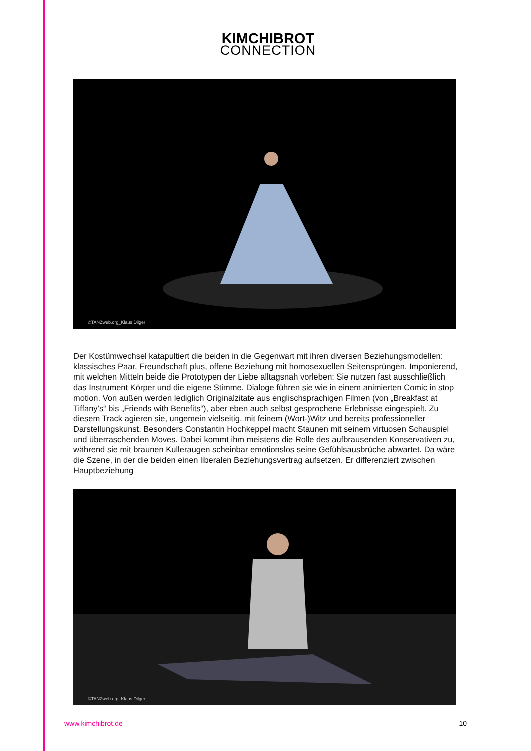KIMCHIBROT
CONNECTION
©TANZweb.org_Klaus Dilger
Der Kostümwechsel katapultiert die beiden in die Gegenwart mit ihren diversen Beziehungsmodellen: klassisches Paar, Freundschaft plus, offene Beziehung mit homosexuellen Seitensprüngen. Imponierend, mit welchen Mitteln beide die Prototypen der Liebe alltagsnah vorleben: Sie nutzen fast ausschließlich das Instrument Körper und die eigene Stimme. Dialoge führen sie wie in einem animierten Comic in stop motion. Von außen werden lediglich Originalzitate aus englischsprachigen Filmen (von „Breakfast at Tiffany’s“ bis „Friends with Benefits“), aber eben auch selbst gesprochene Erlebnisse eingespielt. Zu diesem Track agieren sie, ungemein vielseitig, mit feinem (Wort-)Witz und bereits professioneller Darstellungskunst. Besonders Constantin Hochkeppel macht Staunen mit seinem virtuosen Schauspiel und überraschenden Moves. Dabei kommt ihm meistens die Rolle des aufbrausenden Konservativen zu, während sie mit braunen Kulleraugen scheinbar emotionslos seine Gefühlsausbrüche abwartet. Da wäre die Szene, in der die beiden einen liberalen Beziehungsvertrag aufsetzen. Er differenziert zwischen Hauptbeziehung
©TANZweb.org_Klaus Dilger
www.kimchibrot.de 10